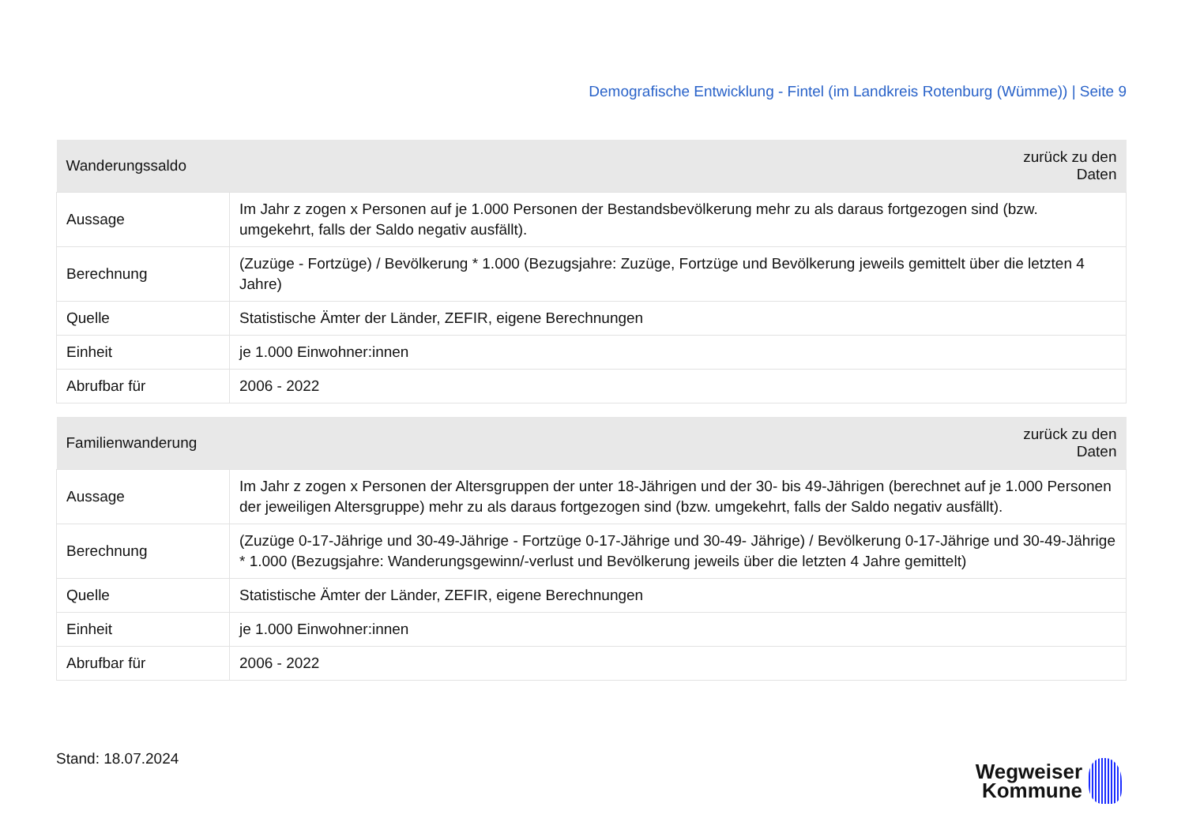Demografische Entwicklung - Fintel (im Landkreis Rotenburg (Wümme)) | Seite 9
| Wanderungssaldo | zurück zu den Daten |
| --- | --- |
| Aussage | Im Jahr z zogen x Personen auf je 1.000 Personen der Bestandsbevölkerung mehr zu als daraus fortgezogen sind (bzw. umgekehrt, falls der Saldo negativ ausfällt). |
| Berechnung | (Zuzüge - Fortzüge) / Bevölkerung * 1.000 (Bezugsjahre: Zuzüge, Fortzüge und Bevölkerung jeweils gemittelt über die letzten 4 Jahre) |
| Quelle | Statistische Ämter der Länder, ZEFIR, eigene Berechnungen |
| Einheit | je 1.000 Einwohner:innen |
| Abrufbar für | 2006 - 2022 |
| Familienwanderung | zurück zu den Daten |
| --- | --- |
| Aussage | Im Jahr z zogen x Personen der Altersgruppen der unter 18-Jährigen und der 30- bis 49-Jährigen (berechnet auf je 1.000 Personen der jeweiligen Altersgruppe) mehr zu als daraus fortgezogen sind (bzw. umgekehrt, falls der Saldo negativ ausfällt). |
| Berechnung | (Zuzüge 0-17-Jährige und 30-49-Jährige - Fortzüge 0-17-Jährige und 30-49- Jährige) / Bevölkerung 0-17-Jährige und 30-49-Jährige * 1.000 (Bezugsjahre: Wanderungsgewinn/-verlust und Bevölkerung jeweils über die letzten 4 Jahre gemittelt) |
| Quelle | Statistische Ämter der Länder, ZEFIR, eigene Berechnungen |
| Einheit | je 1.000 Einwohner:innen |
| Abrufbar für | 2006 - 2022 |
Stand: 18.07.2024
Wegweiser
Kommune